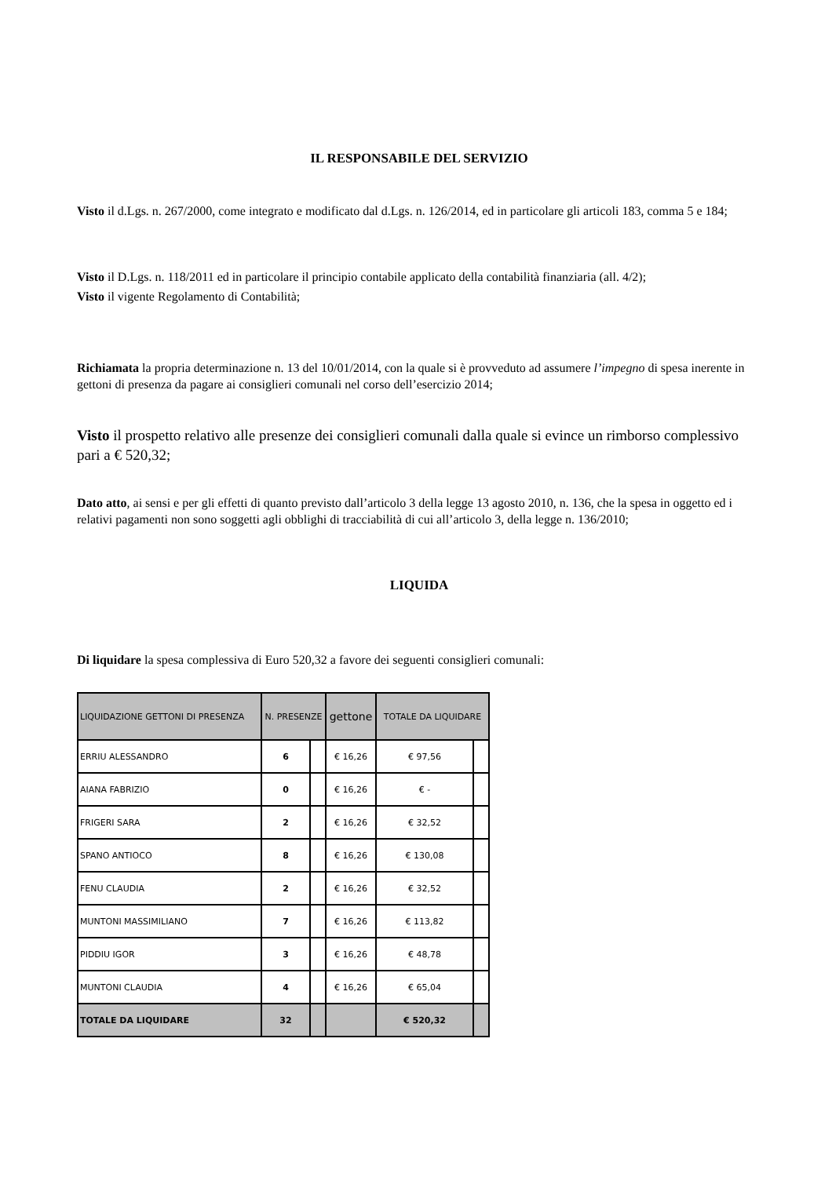IL RESPONSABILE DEL SERVIZIO
Visto il d.Lgs. n. 267/2000, come integrato e modificato dal d.Lgs. n. 126/2014, ed in particolare gli articoli 183, comma 5 e 184;
Visto il D.Lgs. n. 118/2011 ed in particolare il principio contabile applicato della contabilità finanziaria (all. 4/2);
Visto il vigente Regolamento di Contabilità;
Richiamata la propria determinazione n. 13 del 10/01/2014, con la quale si è provveduto ad assumere l’impegno di spesa inerente in gettoni di presenza da pagare ai consiglieri comunali nel corso dell’esercizio 2014;
Visto il prospetto relativo alle presenze dei consiglieri comunali dalla quale si evince un rimborso complessivo pari a € 520,32;
Dato atto, ai sensi e per gli effetti di quanto previsto dall’articolo 3 della legge 13 agosto 2010, n. 136, che la spesa in oggetto ed i relativi pagamenti non sono soggetti agli obblighi di tracciabilità di cui all’articolo 3, della legge n. 136/2010;
LIQUIDA
Di liquidare la spesa complessiva di Euro 520,32 a favore dei seguenti consiglieri comunali:
| LIQUIDAZIONE GETTONI DI PRESENZA | N. PRESENZE | | gettone | TOTALE DA LIQUIDARE | |
| --- | --- | --- | --- | --- | --- |
| ERRIU ALESSANDRO | 6 | | € 16,26 | € 97,56 | |
| AIANA FABRIZIO | 0 | | € 16,26 | € - | |
| FRIGERI SARA | 2 | | € 16,26 | € 32,52 | |
| SPANO ANTIOCO | 8 | | € 16,26 | € 130,08 | |
| FENU CLAUDIA | 2 | | € 16,26 | € 32,52 | |
| MUNTONI MASSIMILIANO | 7 | | € 16,26 | € 113,82 | |
| PIDDIU IGOR | 3 | | € 16,26 | € 48,78 | |
| MUNTONI CLAUDIA | 4 | | € 16,26 | € 65,04 | |
| TOTALE DA LIQUIDARE | 32 | | | € 520,32 | |